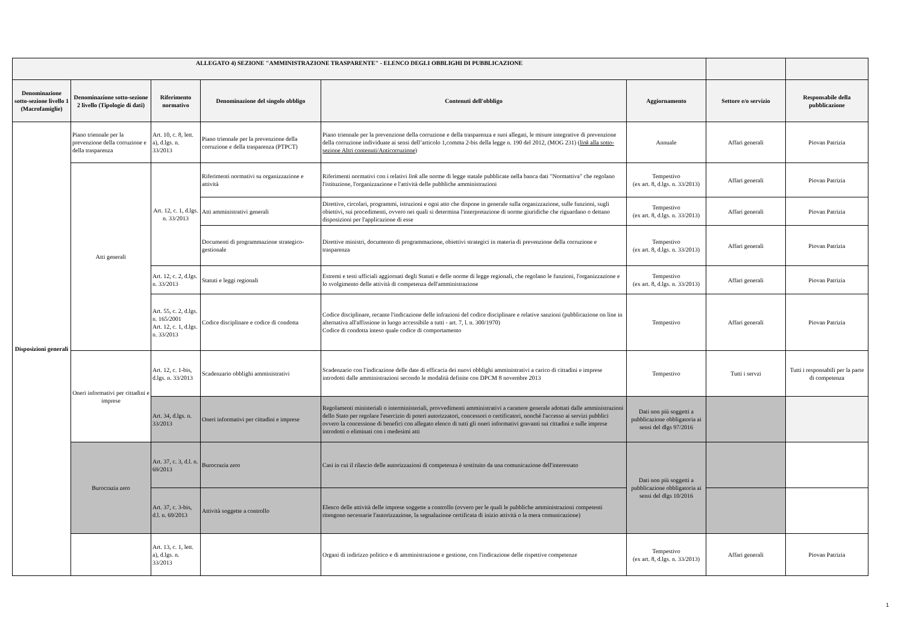| ALLEGATO 4) SEZIONE "AMMINISTRAZIONE TRASPARENTE" - ELENCO DEGLI OBBLIGHI DI PUBBLICAZIONE | | | | | | | |
| --- | --- | --- | --- | --- | --- | --- | --- |
| Denominazione sotto-sezione livello 1 (Macrofamiglie) | Denominazione sotto-sezione 2 livello (Tipologie di dati) | Riferimento normativo | Denominazione del singolo obbligo | Contenuti dell'obbligo | Aggiornamento | Settore e/o servizio | Responsabile della pubblicazione |
| Disposizioni generali | Piano triennale per la prevenzione della corruzione e della trasparenza | Art. 10, c. 8, lett. a), d.lgs. n. 33/2013 | Piano triennale per la prevenzione della corruzione e della trasparenza (PTPCT) | Piano triennale per la prevenzione della corruzione e della trasparenza e suoi allegati, le misure integrative di prevenzione della corruzione individuate ai sensi dell’articolo 1,comma 2-bis della legge n. 190 del 2012, (MOG 231) ( link alla sotto-sezione Altri contenuti/Anticorruzione ) | Annuale | Affari generali | Piovan Patrizia |
| | Atti generali | Art. 12, c. 1, d.lgs. n. 33/2013 | Riferimenti normativi su organizzazione e attività | Riferimenti normativi con i relativi link alle norme di legge statale pubblicate nella banca dati "Normattiva" che regolano l'istituzione, l'organizzazione e l'attività delle pubbliche amministrazioni | Tempestivo (ex art. 8, d.lgs. n. 33/2013) | Affari generali | Piovan Patrizia |
| | | | Atti amministrativi generali | Direttive, circolari, programmi, istruzioni e ogni atto che dispone in generale sulla organizzazione, sulle funzioni, sugli obiettivi, sui procedimenti, ovvero nei quali si determina l'interpretazione di norme giuridiche che riguardano o dettano disposizioni per l'applicazione di esse | Tempestivo (ex art. 8, d.lgs. n. 33/2013) | Affari generali | Piovan Patrizia |
| | | | Documenti di programmazione strategico-gestionale | Direttive ministri, documento di programmazione, obiettivi strategici in materia di prevenzione della corruzione e trasparenza | Tempestivo (ex art. 8, d.lgs. n. 33/2013) | Affari generali | Piovan Patrizia |
| | | Art. 12, c. 2, d.lgs. n. 33/2013 | Statuti e leggi regionali | Estremi e testi ufficiali aggiornati degli Statuti e delle norme di legge regionali, che regolano le funzioni, l'organizzazione e lo svolgimento delle attività di competenza dell'amministrazione | Tempestivo (ex art. 8, d.lgs. n. 33/2013) | Affari generali | Piovan Patrizia |
| | | Art. 55, c. 2, d.lgs. n. 165/2001 Art. 12, c. 1, d.lgs. n. 33/2013 | Codice disciplinare e codice di condotta | Codice disciplinare, recante l'indicazione delle infrazioni del codice disciplinare e relative sanzioni (pubblicazione on line in alternativa all'affissione in luogo accessibile a tutti - art. 7, l. n. 300/1970) Codice di condotta inteso quale codice di comportamento | Tempestivo | Affari generali | Piovan Patrizia |
| | Oneri informativi per cittadini e imprese | Art. 12, c. 1-bis, d.lgs. n. 33/2013 | Scadenzario obblighi amministrativi | Scadenzario con l'indicazione delle date di efficacia dei nuovi obblighi amministrativi a carico di cittadini e imprese introdotti dalle amministrazioni secondo le modalità definite con DPCM 8 novembre 2013 | Tempestivo | Tutti i servzi | Tutti i responsabili per la parte di competenza |
| | | Art. 34, d.lgs. n. 33/2013 | Oneri informativi per cittadini e imprese | Regolamenti ministeriali o interministeriali, provvedimenti amministrativi a carattere generale adottati dalle amministrazioni dello Stato per regolare l'esercizio di poteri autorizzatori, concessori o certificatori, nonchè l'accesso ai servizi pubblici ovvero la concessione di benefici con allegato elenco di tutti gli oneri informativi gravanti sui cittadini e sulle imprese introdotti o eliminati con i medesimi atti | Dati non più soggetti a pubblicazione obbligatoria ai sensi del dlgs 97/2016 | | |
| | Burocrazia zero | Art. 37, c. 3, d.l. n. 69/2013 | Burocrazia zero | Casi in cui il rilascio delle autorizzazioni di competenza è sostituito da una comunicazione dell'interessato | Dati non più soggetti a pubblicazione obbligatoria ai sensi del dlgs 10/2016 | | |
| | | Art. 37, c. 3-bis, d.l. n. 69/2013 | Attività soggette a controllo | Elenco delle attività delle imprese soggette a controllo (ovvero per le quali le pubbliche amministrazioni competenti ritengono necessarie l'autorizzazione, la segnalazione certificata di inizio attività o la mera comunicazione) | | | |
| | | Art. 13, c. 1, lett. a), d.lgs. n. 33/2013 | | Organi di indirizzo politico e di amministrazione e gestione, con l'indicazione delle rispettive competenze | Tempestivo (ex art. 8, d.lgs. n. 33/2013) | Affari generali | Piovan Patrizia |
1